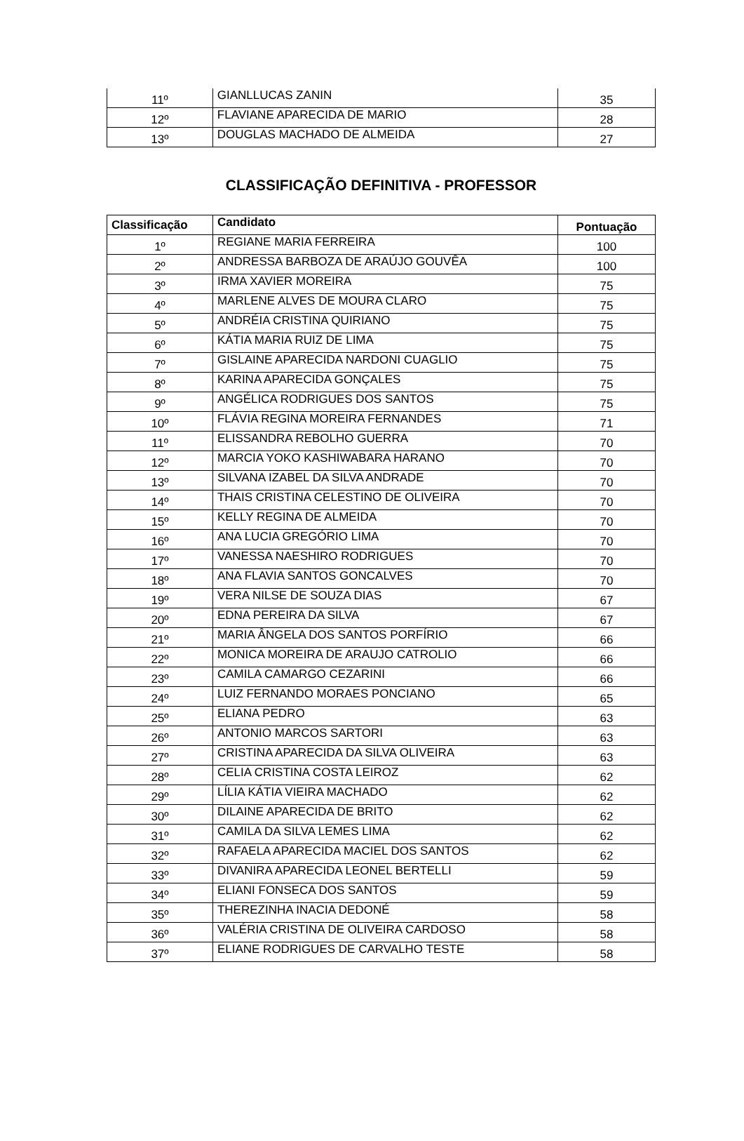| 11º | GIANLLUCAS ZANIN | 35 |
| 12º | FLAVIANE APARECIDA DE MARIO | 28 |
| 13º | DOUGLAS MACHADO DE ALMEIDA | 27 |
CLASSIFICAÇÃO DEFINITIVA - PROFESSOR
| Classificação | Candidato | Pontuação |
| --- | --- | --- |
| 1º | REGIANE MARIA FERREIRA | 100 |
| 2º | ANDRESSA BARBOZA DE ARAÚJO GOUVÊA | 100 |
| 3º | IRMA XAVIER MOREIRA | 75 |
| 4º | MARLENE ALVES DE MOURA CLARO | 75 |
| 5º | ANDRÉIA CRISTINA QUIRIANO | 75 |
| 6º | KÁTIA MARIA RUIZ DE LIMA | 75 |
| 7º | GISLAINE APARECIDA NARDONI CUAGLIO | 75 |
| 8º | KARINA APARECIDA GONÇALES | 75 |
| 9º | ANGÉLICA RODRIGUES DOS SANTOS | 75 |
| 10º | FLÁVIA REGINA MOREIRA FERNANDES | 71 |
| 11º | ELISSANDRA REBOLHO GUERRA | 70 |
| 12º | MARCIA YOKO KASHIWABARA HARANO | 70 |
| 13º | SILVANA IZABEL DA SILVA ANDRADE | 70 |
| 14º | THAIS CRISTINA CELESTINO DE OLIVEIRA | 70 |
| 15º | KELLY REGINA DE ALMEIDA | 70 |
| 16º | ANA LUCIA GREGÓRIO LIMA | 70 |
| 17º | VANESSA NAESHIRO RODRIGUES | 70 |
| 18º | ANA FLAVIA SANTOS GONCALVES | 70 |
| 19º | VERA NILSE DE SOUZA DIAS | 67 |
| 20º | EDNA PEREIRA DA SILVA | 67 |
| 21º | MARIA ÂNGELA DOS SANTOS PORFÍRIO | 66 |
| 22º | MONICA MOREIRA DE ARAUJO CATROLIO | 66 |
| 23º | CAMILA CAMARGO CEZARINI | 66 |
| 24º | LUIZ FERNANDO MORAES PONCIANO | 65 |
| 25º | ELIANA PEDRO | 63 |
| 26º | ANTONIO MARCOS SARTORI | 63 |
| 27º | CRISTINA APARECIDA DA SILVA OLIVEIRA | 63 |
| 28º | CELIA CRISTINA COSTA LEIROZ | 62 |
| 29º | LÍLIA KÁTIA VIEIRA MACHADO | 62 |
| 30º | DILAINE APARECIDA DE BRITO | 62 |
| 31º | CAMILA DA SILVA LEMES LIMA | 62 |
| 32º | RAFAELA APARECIDA MACIEL DOS SANTOS | 62 |
| 33º | DIVANIRA APARECIDA LEONEL BERTELLI | 59 |
| 34º | ELIANI FONSECA DOS SANTOS | 59 |
| 35º | THEREZINHA INACIA DEDONÉ | 58 |
| 36º | VALÉRIA CRISTINA DE OLIVEIRA CARDOSO | 58 |
| 37º | ELIANE RODRIGUES DE CARVALHO TESTE | 58 |